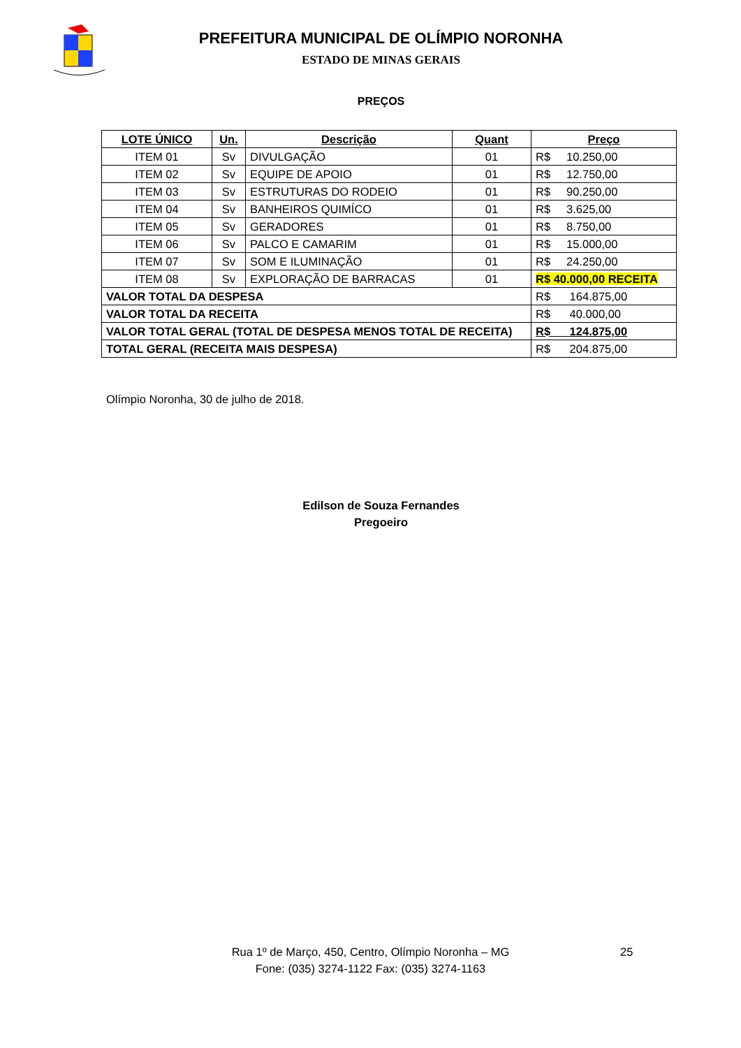PREFEITURA MUNICIPAL DE OLÍMPIO NORONHA
ESTADO DE MINAS GERAIS
PREÇOS
| LOTE ÚNICO | Un. | Descrição | Quant | Preço |
| --- | --- | --- | --- | --- |
| ITEM 01 | Sv | DIVULGAÇÃO | 01 | R$ 10.250,00 |
| ITEM 02 | Sv | EQUIPE DE APOIO | 01 | R$ 12.750,00 |
| ITEM 03 | Sv | ESTRUTURAS DO RODEIO | 01 | R$ 90.250,00 |
| ITEM 04 | Sv | BANHEIROS QUIMÍCO | 01 | R$ 3.625,00 |
| ITEM 05 | Sv | GERADORES | 01 | R$ 8.750,00 |
| ITEM 06 | Sv | PALCO E CAMARIM | 01 | R$ 15.000,00 |
| ITEM 07 | Sv | SOM E ILUMINAÇÃO | 01 | R$ 24.250,00 |
| ITEM 08 | Sv | EXPLORAÇÃO DE BARRACAS | 01 | R$ 40.000,00 RECEITA |
| VALOR TOTAL DA DESPESA | | | | R$ 164.875,00 |
| VALOR TOTAL DA RECEITA | | | | R$ 40.000,00 |
| VALOR TOTAL GERAL (TOTAL DE DESPESA MENOS TOTAL DE RECEITA) | | | | R$ 124.875,00 |
| TOTAL GERAL (RECEITA MAIS DESPESA) | | | | R$ 204.875,00 |
Olímpio Noronha, 30 de julho de 2018.
Edilson de Souza Fernandes
Pregoeiro
Rua 1º de Março, 450, Centro, Olímpio Noronha – MG 25
Fone: (035) 3274-1122 Fax: (035) 3274-1163